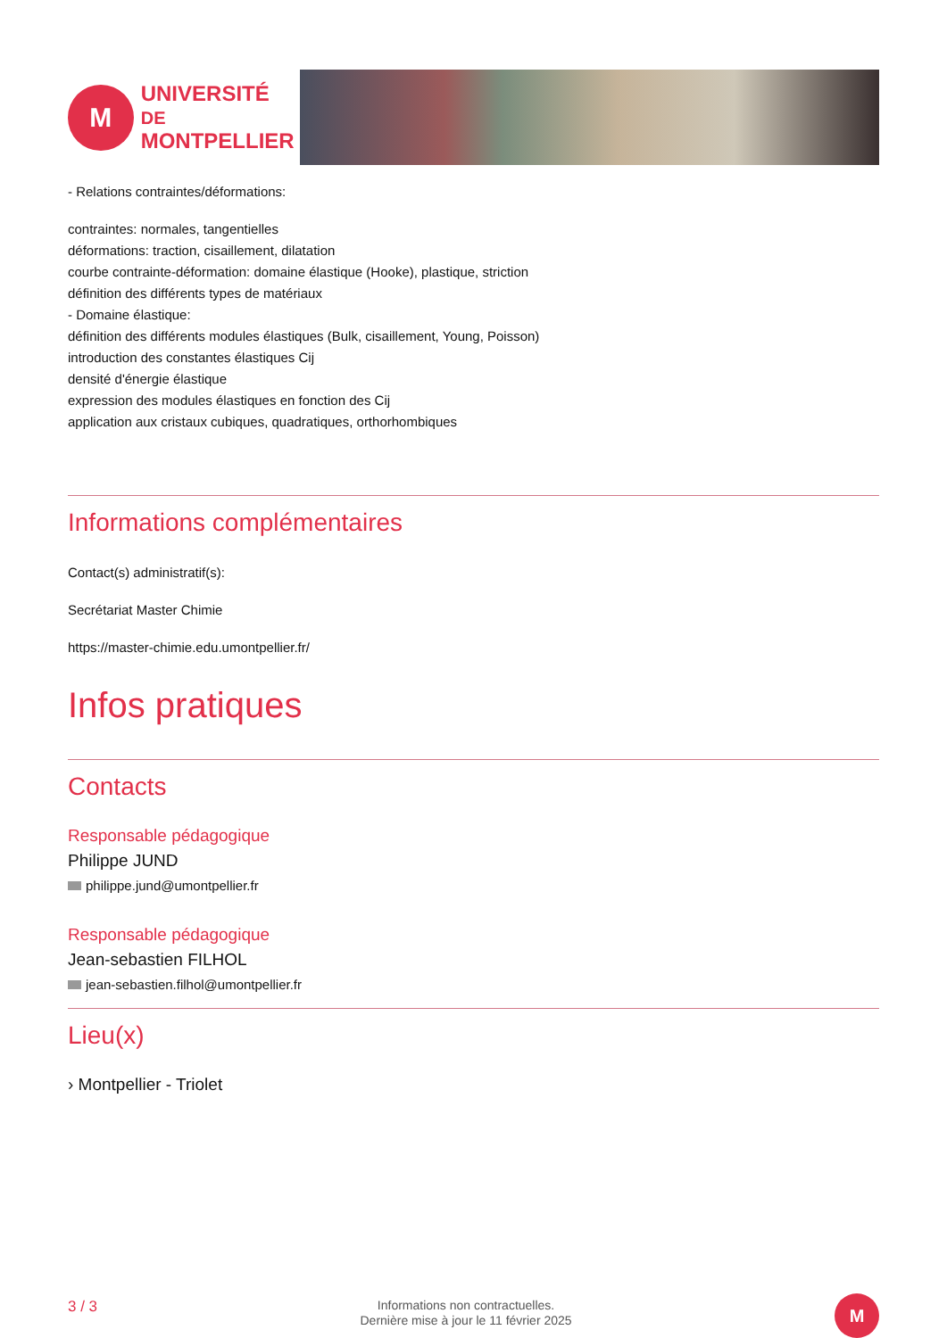M
UNIVERSITÉ DE
MONTPELLIER
- Relations contraintes/déformations:
contraintes: normales, tangentielles
déformations: traction, cisaillement, dilatation
courbe contrainte-déformation: domaine élastique (Hooke), plastique, striction
définition des différents types de matériaux
- Domaine élastique:
définition des différents modules élastiques (Bulk, cisaillement, Young, Poisson)
introduction des constantes élastiques Cij
densité d'énergie élastique
expression des modules élastiques en fonction des Cij
application aux cristaux cubiques, quadratiques, orthorhombiques
Informations complémentaires
Contact(s) administratif(s):
Secrétariat Master Chimie
https://master-chimie.edu.umontpellier.fr/
Infos pratiques
Contacts
Responsable pédagogique
Philippe JUND
philippe.jund@umontpellier.fr
Responsable pédagogique
Jean-sebastien FILHOL
jean-sebastien.filhol@umontpellier.fr
Lieu(x)
› Montpellier - Triolet
3 / 3
Informations non contractuelles.
Dernière mise à jour le 11 février 2025
M